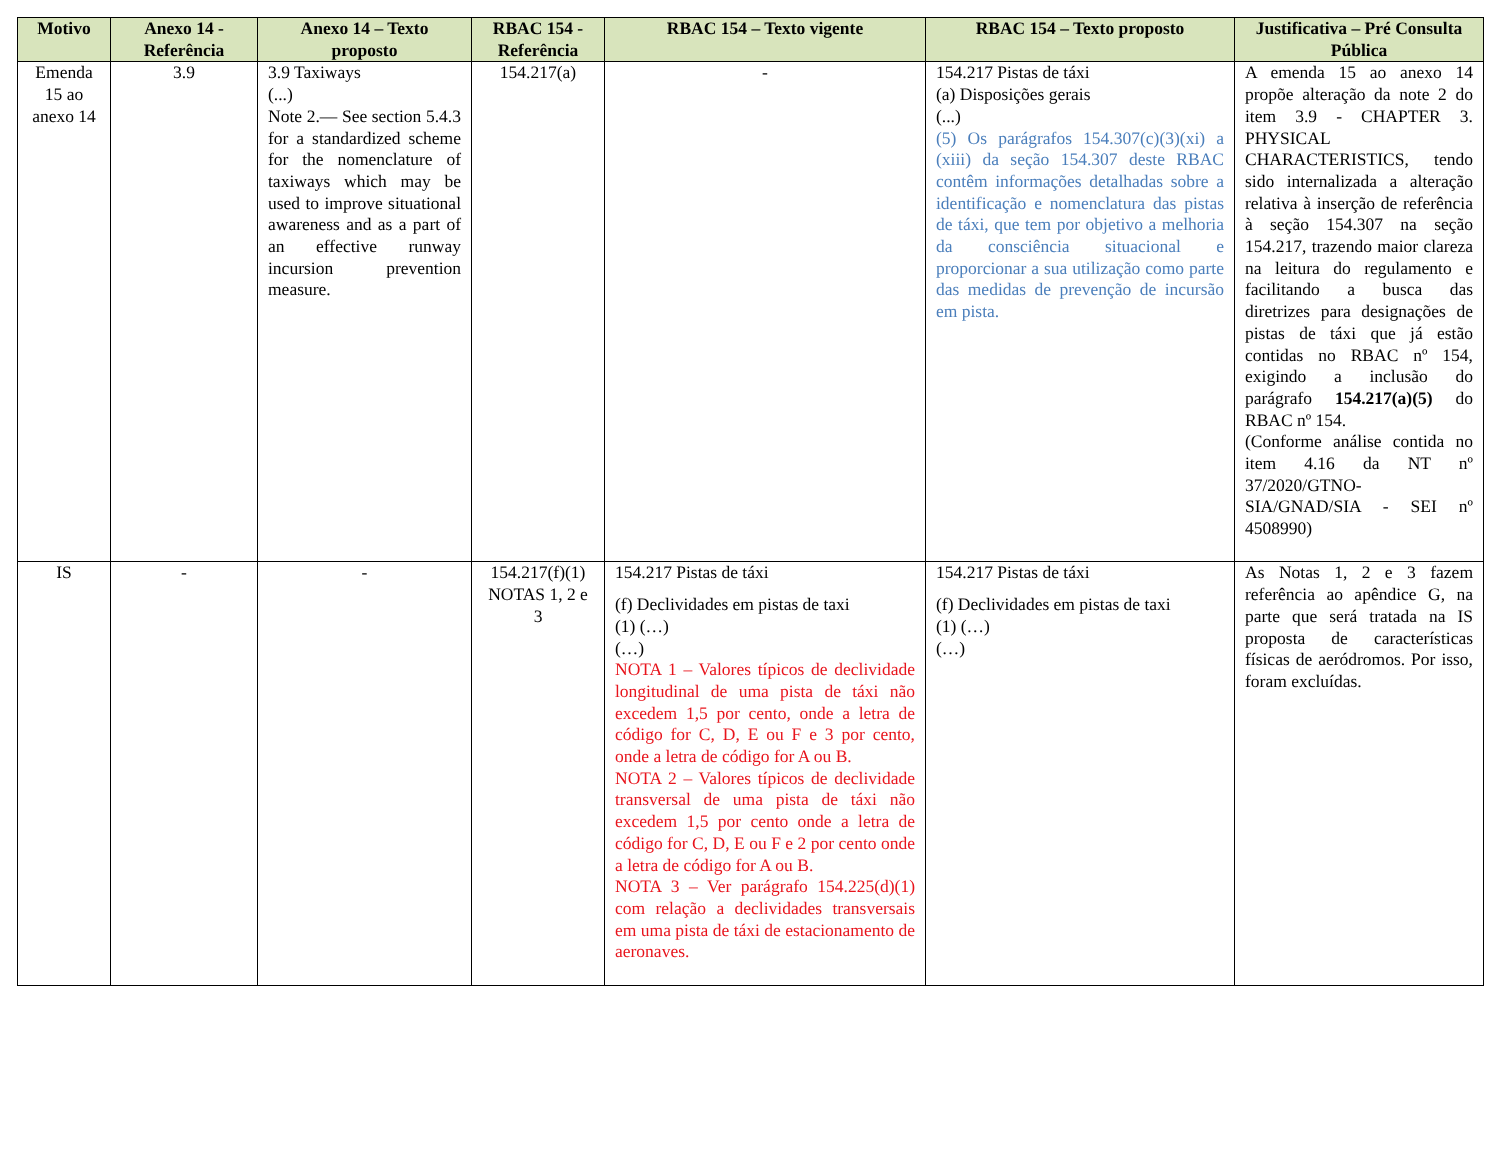| Motivo | Anexo 14 - Referência | Anexo 14 – Texto proposto | RBAC 154 - Referência | RBAC 154 – Texto vigente | RBAC 154 – Texto proposto | Justificativa – Pré Consulta Pública |
| --- | --- | --- | --- | --- | --- | --- |
| Emenda 15 ao anexo 14 | 3.9 | 3.9 Taxiways (...) Note 2.— See section 5.4.3 for a standardized scheme for the nomenclature of taxiways which may be used to improve situational awareness and as a part of an effective runway incursion prevention measure. | 154.217(a) | - | 154.217 Pistas de táxi (a) Disposições gerais (...) (5) Os parágrafos 154.307(c)(3)(xi) a (xiii) da seção 154.307 deste RBAC contêm informações detalhadas sobre a identificação e nomenclatura das pistas de táxi, que tem por objetivo a melhoria da consciência situacional e proporcionar a sua utilização como parte das medidas de prevenção de incursão em pista. | A emenda 15 ao anexo 14 propõe alteração da note 2 do item 3.9 - CHAPTER 3. PHYSICAL CHARACTERISTICS, tendo sido internalizada a alteração relativa à inserção de referência à seção 154.307 na seção 154.217, trazendo maior clareza na leitura do regulamento e facilitando a busca das diretrizes para designações de pistas de táxi que já estão contidas no RBAC nº 154, exigindo a inclusão do parágrafo 154.217(a)(5) do RBAC nº 154. (Conforme análise contida no item 4.16 da NT nº 37/2020/GTNO-SIA/GNAD/SIA - SEI nº 4508990) |
| IS | - | - | 154.217(f)(1) NOTAS 1, 2 e 3 | 154.217 Pistas de táxi (f) Declividades em pistas de taxi (1) (…) (…) NOTA 1 – Valores típicos de declividade longitudinal de uma pista de táxi não excedem 1,5 por cento, onde a letra de código for C, D, E ou F e 3 por cento, onde a letra de código for A ou B. NOTA 2 – Valores típicos de declividade transversal de uma pista de táxi não excedem 1,5 por cento onde a letra de código for C, D, E ou F e 2 por cento onde a letra de código for A ou B. NOTA 3 – Ver parágrafo 154.225(d)(1) com relação a declividades transversais em uma pista de táxi de estacionamento de aeronaves. | 154.217 Pistas de táxi (f) Declividades em pistas de taxi (1) (…) (…) | As Notas 1, 2 e 3 fazem referência ao apêndice G, na parte que será tratada na IS proposta de características físicas de aeródromos. Por isso, foram excluídas. |